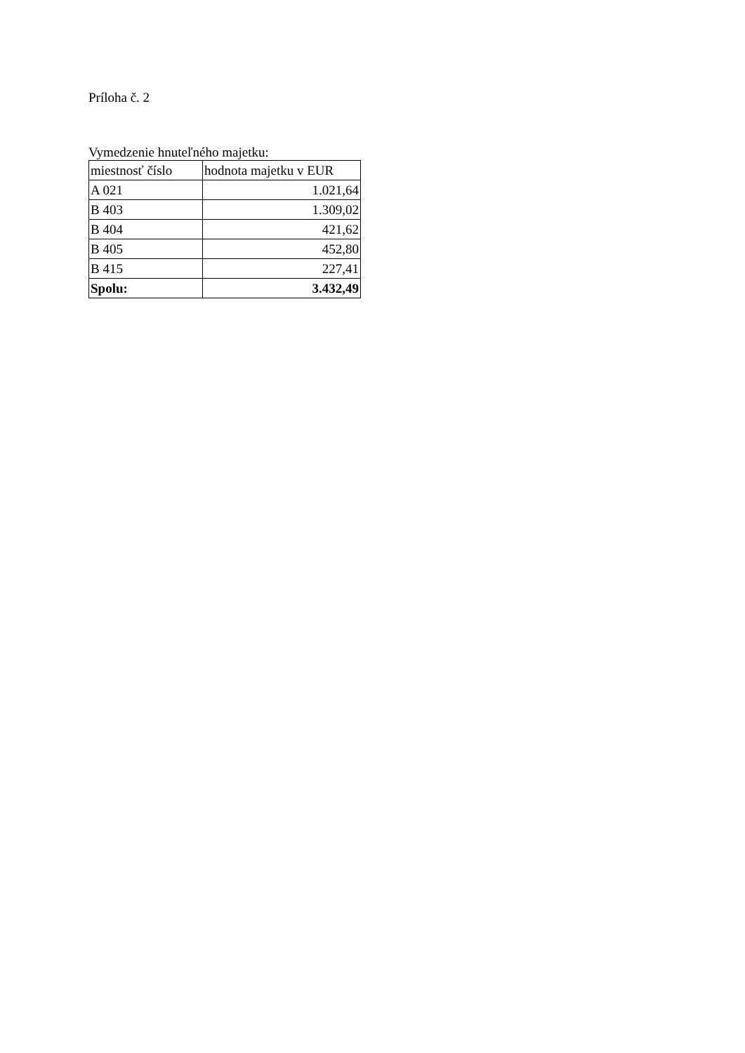Príloha č. 2
Vymedzenie hnuteľného majetku:
| miestnosť číslo | hodnota majetku v EUR |
| --- | --- |
| A 021 | 1.021,64 |
| B 403 | 1.309,02 |
| B 404 | 421,62 |
| B 405 | 452,80 |
| B 415 | 227,41 |
| Spolu: | 3.432,49 |